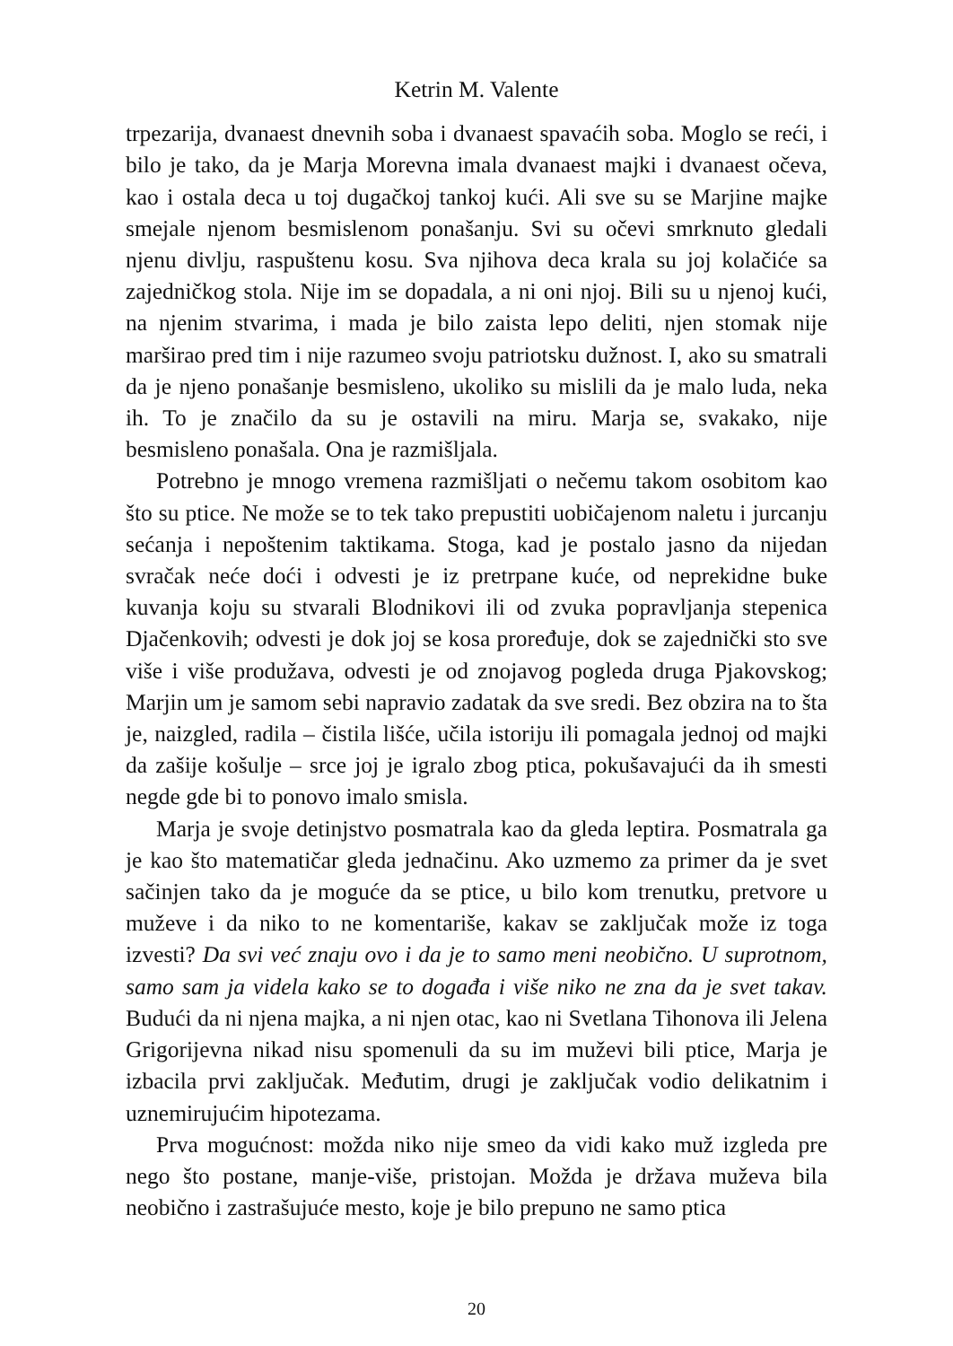Ketrin M. Valente
trpezarija, dvanaest dnevnih soba i dvanaest spavaćih soba. Moglo se reći, i bilo je tako, da je Marja Morevna imala dvanaest majki i dvanaest očeva, kao i ostala deca u toj dugačkoj tankoj kući. Ali sve su se Marjine majke smejale njenom besmislenom ponašanju. Svi su očevi smrknuto gledali njenu divlju, raspuštenu kosu. Sva njihova deca krala su joj kolačiće sa zajedničkog stola. Nije im se dopadala, a ni oni njoj. Bili su u njenoj kući, na njenim stvarima, i mada je bilo zaista lepo deliti, njen stomak nije marširao pred tim i nije razumeo svoju patriotsku dužnost. I, ako su smatrali da je njeno ponašanje besmisleno, ukoliko su mislili da je malo luda, neka ih. To je značilo da su je ostavili na miru. Marja se, svakako, nije besmisleno ponašala. Ona je razmišljala.
Potrebno je mnogo vremena razmišljati o nečemu takom osobitom kao što su ptice. Ne može se to tek tako prepustiti uobičajenom naletu i jurcanju sećanja i nepoštenim taktikama. Stoga, kad je postalo jasno da nijedan svračak neće doći i odvesti je iz pretrpane kuće, od neprekidne buke kuvanja koju su stvarali Blodnikovi ili od zvuka popravljanja stepenica Djačenkovih; odvesti je dok joj se kosa proređuje, dok se zajednički sto sve više i više produžava, odvesti je od znojavog pogleda druga Pjakovskog; Marjin um je samom sebi napravio zadatak da sve sredi. Bez obzira na to šta je, naizgled, radila – čistila lišće, učila istoriju ili pomagala jednoj od majki da zašije košulje – srce joj je igralo zbog ptica, pokušavajući da ih smesti negde gde bi to ponovo imalo smisla.
Marja je svoje detinjstvo posmatrala kao da gleda leptira. Posmatrala ga je kao što matematičar gleda jednačinu. Ako uzmemo za primer da je svet sačinjen tako da je moguće da se ptice, u bilo kom trenutku, pretvore u muževe i da niko to ne komentariše, kakav se zaključak može iz toga izvesti? Da svi već znaju ovo i da je to samo meni neobično. U suprotnom, samo sam ja videla kako se to događa i više niko ne zna da je svet takav. Budući da ni njena majka, a ni njen otac, kao ni Svetlana Tihonova ili Jelena Grigorijevna nikad nisu spomenuli da su im muževi bili ptice, Marja je izbacila prvi zaključak. Međutim, drugi je zaključak vodio delikatnim i uznemirujućim hipotezama.
Prva mogućnost: možda niko nije smeo da vidi kako muž izgleda pre nego što postane, manje-više, pristojan. Možda je država muževa bila neobično i zastrašujuće mesto, koje je bilo prepuno ne samo ptica
20